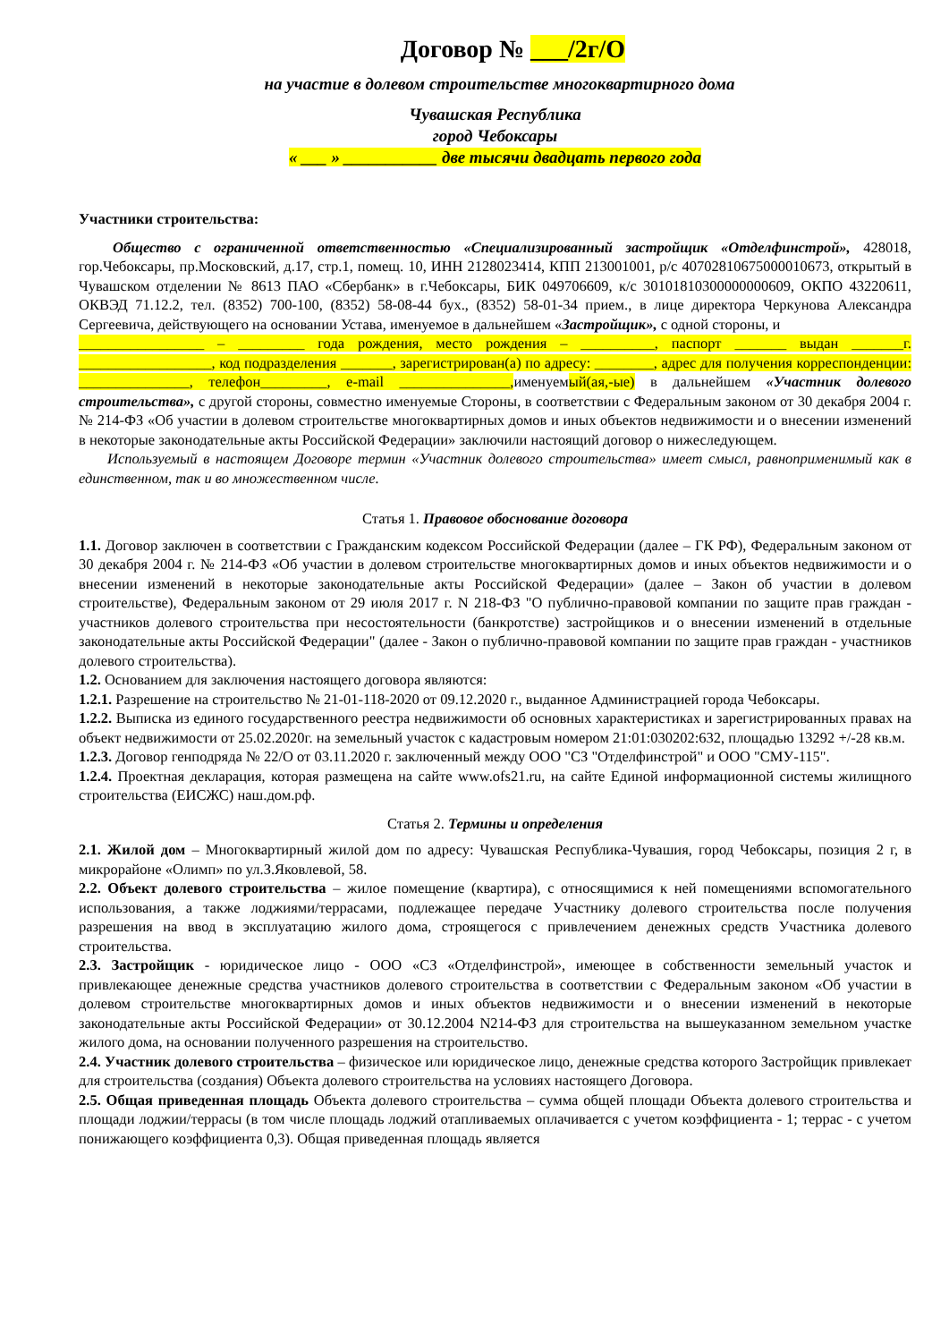Договор № ___/2г/О
на участие в долевом строительстве многоквартирного дома
Чувашская Республика
город Чебоксары
« ___ » ___________ две тысячи двадцать первого года
Участники строительства:
Общество с ограниченной ответственностью «Специализированный застройщик «Отделфинстрой», 428018, гор.Чебоксары, пр.Московский, д.17, стр.1, помещ. 10, ИНН 2128023414, КПП 213001001, р/с 40702810675000010673, открытый в Чувашском отделении № 8613 ПАО «Сбербанк» в г.Чебоксары, БИК 049706609, к/с 30101810300000000609, ОКПО 43220611, ОКВЭД 71.12.2, тел. (8352) 700-100, (8352) 58-08-44 бух., (8352) 58-01-34 прием., в лице директора Черкунова Александра Сергеевича, действующего на основании Устава, именуемое в дальнейшем «Застройщик», с одной стороны, и
_________________ – _________ года рождения, место рождения – __________, паспорт _______ выдан _______г. __________________, код подразделения _______, зарегистрирован(а) по адресу: ________, адрес для получения корреспонденции: _______________, телефон_________, e-mail _______________, именуемый(ая,-ые) в дальнейшем «Участник долевого строительства», с другой стороны, совместно именуемые Стороны, в соответствии с Федеральным законом от 30 декабря 2004 г. № 214-ФЗ «Об участии в долевом строительстве многоквартирных домов и иных объектов недвижимости и о внесении изменений в некоторые законодательные акты Российской Федерации» заключили настоящий договор о нижеследующем.
Используемый в настоящем Договоре термин «Участник долевого строительства» имеет смысл, равноприменимый как в единственном, так и во множественном числе.
Статья 1. Правовое обоснование договора
1.1. Договор заключен в соответствии с Гражданским кодексом Российской Федерации (далее – ГК РФ), Федеральным законом от 30 декабря 2004 г. № 214-ФЗ «Об участии в долевом строительстве многоквартирных домов и иных объектов недвижимости и о внесении изменений в некоторые законодательные акты Российской Федерации» (далее – Закон об участии в долевом строительстве), Федеральным законом от 29 июля 2017 г. N 218-ФЗ "О публично-правовой компании по защите прав граждан - участников долевого строительства при несостоятельности (банкротстве) застройщиков и о внесении изменений в отдельные законодательные акты Российской Федерации" (далее - Закон о публично-правовой компании по защите прав граждан - участников долевого строительства).
1.2. Основанием для заключения настоящего договора являются:
1.2.1. Разрешение на строительство № 21-01-118-2020 от 09.12.2020 г., выданное Администрацией города Чебоксары.
1.2.2. Выписка из единого государственного реестра недвижимости об основных характеристиках и зарегистрированных правах на объект недвижимости от 25.02.2020г. на земельный участок с кадастровым номером 21:01:030202:632, площадью 13292 +/-28 кв.м.
1.2.3. Договор генподряда № 22/О от 03.11.2020 г. заключенный между ООО "СЗ "Отделфинстрой" и ООО "СМУ-115".
1.2.4. Проектная декларация, которая размещена на сайте www.ofs21.ru, на сайте Единой информационной системы жилищного строительства (ЕИСЖС) наш.дом.рф.
Статья 2. Термины и определения
2.1. Жилой дом – Многоквартирный жилой дом по адресу: Чувашская Республика-Чувашия, город Чебоксары, позиция 2 г, в микрорайоне «Олимп» по ул.З.Яковлевой, 58.
2.2. Объект долевого строительства – жилое помещение (квартира), с относящимися к ней помещениями вспомогательного использования, а также лоджиями/террасами, подлежащее передаче Участнику долевого строительства после получения разрешения на ввод в эксплуатацию жилого дома, строящегося с привлечением денежных средств Участника долевого строительства.
2.3. Застройщик - юридическое лицо - ООО «СЗ «Отделфинстрой», имеющее в собственности земельный участок и привлекающее денежные средства участников долевого строительства в соответствии с Федеральным законом «Об участии в долевом строительстве многоквартирных домов и иных объектов недвижимости и о внесении изменений в некоторые законодательные акты Российской Федерации» от 30.12.2004 N214-ФЗ для строительства на вышеуказанном земельном участке жилого дома, на основании полученного разрешения на строительство.
2.4. Участник долевого строительства – физическое или юридическое лицо, денежные средства которого Застройщик привлекает для строительства (создания) Объекта долевого строительства на условиях настоящего Договора.
2.5. Общая приведенная площадь Объекта долевого строительства – сумма общей площади Объекта долевого строительства и площади лоджии/террасы (в том числе площадь лоджий отапливаемых оплачивается с учетом коэффициента - 1; террас - с учетом понижающего коэффициента 0,3). Общая приведенная площадь является